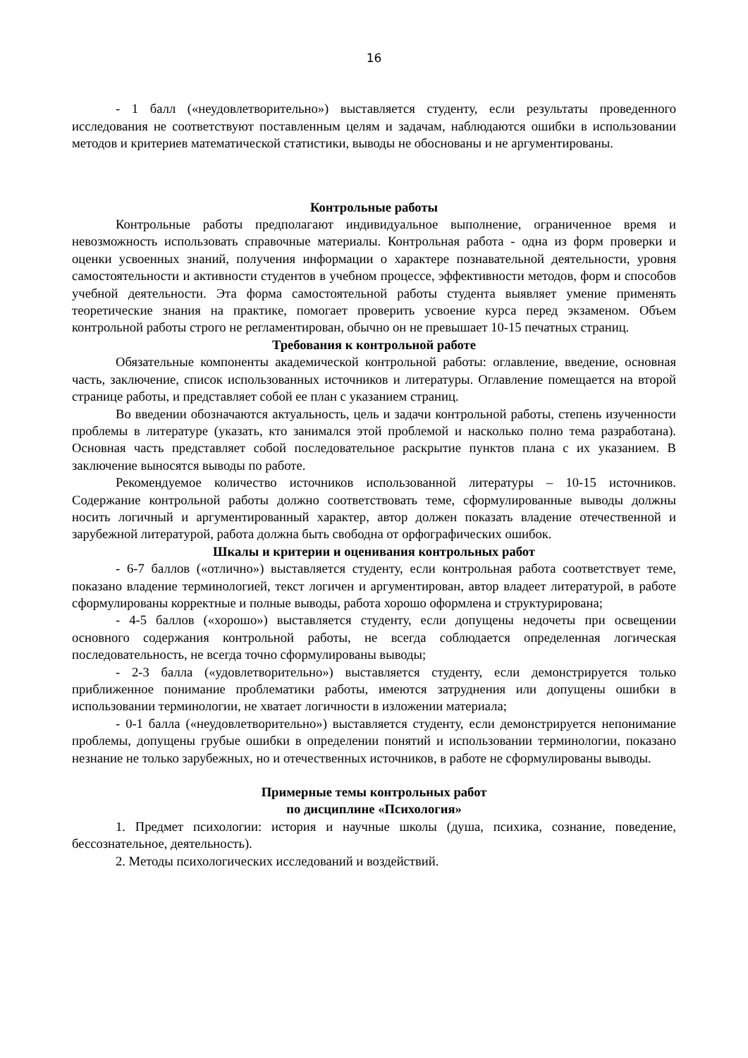16
- 1 балл («неудовлетворительно») выставляется студенту, если результаты проведенного исследования не соответствуют поставленным целям и задачам, наблюдаются ошибки в использовании методов и критериев математической статистики, выводы не обоснованы и не аргументированы.
Контрольные работы
Контрольные работы предполагают индивидуальное выполнение, ограниченное время и невозможность использовать справочные материалы. Контрольная работа - одна из форм проверки и оценки усвоенных знаний, получения информации о характере познавательной деятельности, уровня самостоятельности и активности студентов в учебном процессе, эффективности методов, форм и способов учебной деятельности. Эта форма самостоятельной работы студента выявляет умение применять теоретические знания на практике, помогает проверить усвоение курса перед экзаменом. Объем контрольной работы строго не регламентирован, обычно он не превышает 10-15 печатных страниц.
Требования к контрольной работе
Обязательные компоненты академической контрольной работы: оглавление, введение, основная часть, заключение, список использованных источников и литературы. Оглавление помещается на второй странице работы, и представляет собой ее план с указанием страниц.
Во введении обозначаются актуальность, цель и задачи контрольной работы, степень изученности проблемы в литературе (указать, кто занимался этой проблемой и насколько полно тема разработана). Основная часть представляет собой последовательное раскрытие пунктов плана с их указанием. В заключение выносятся выводы по работе.
Рекомендуемое количество источников использованной литературы – 10-15 источников. Содержание контрольной работы должно соответствовать теме, сформулированные выводы должны носить логичный и аргументированный характер, автор должен показать владение отечественной и зарубежной литературой, работа должна быть свободна от орфографических ошибок.
Шкалы и критерии и оценивания контрольных работ
- 6-7 баллов («отлично») выставляется студенту, если контрольная работа соответствует теме, показано владение терминологией, текст логичен и аргументирован, автор владеет литературой, в работе сформулированы корректные и полные выводы, работа хорошо оформлена и структурирована;
- 4-5 баллов («хорошо») выставляется студенту, если допущены недочеты при освещении основного содержания контрольной работы, не всегда соблюдается определенная логическая последовательность, не всегда точно сформулированы выводы;
- 2-3 балла («удовлетворительно») выставляется студенту, если демонстрируется только приближенное понимание проблематики работы, имеются затруднения или допущены ошибки в использовании терминологии, не хватает логичности в изложении материала;
- 0-1 балла («неудовлетворительно») выставляется студенту, если демонстрируется непонимание проблемы, допущены грубые ошибки в определении понятий и использовании терминологии, показано незнание не только зарубежных, но и отечественных источников, в работе не сформулированы выводы.
Примерные темы контрольных работ
по дисциплине «Психология»
1. Предмет психологии: история и научные школы (душа, психика, сознание, поведение, бессознательное, деятельность).
2. Методы психологических исследований и воздействий.